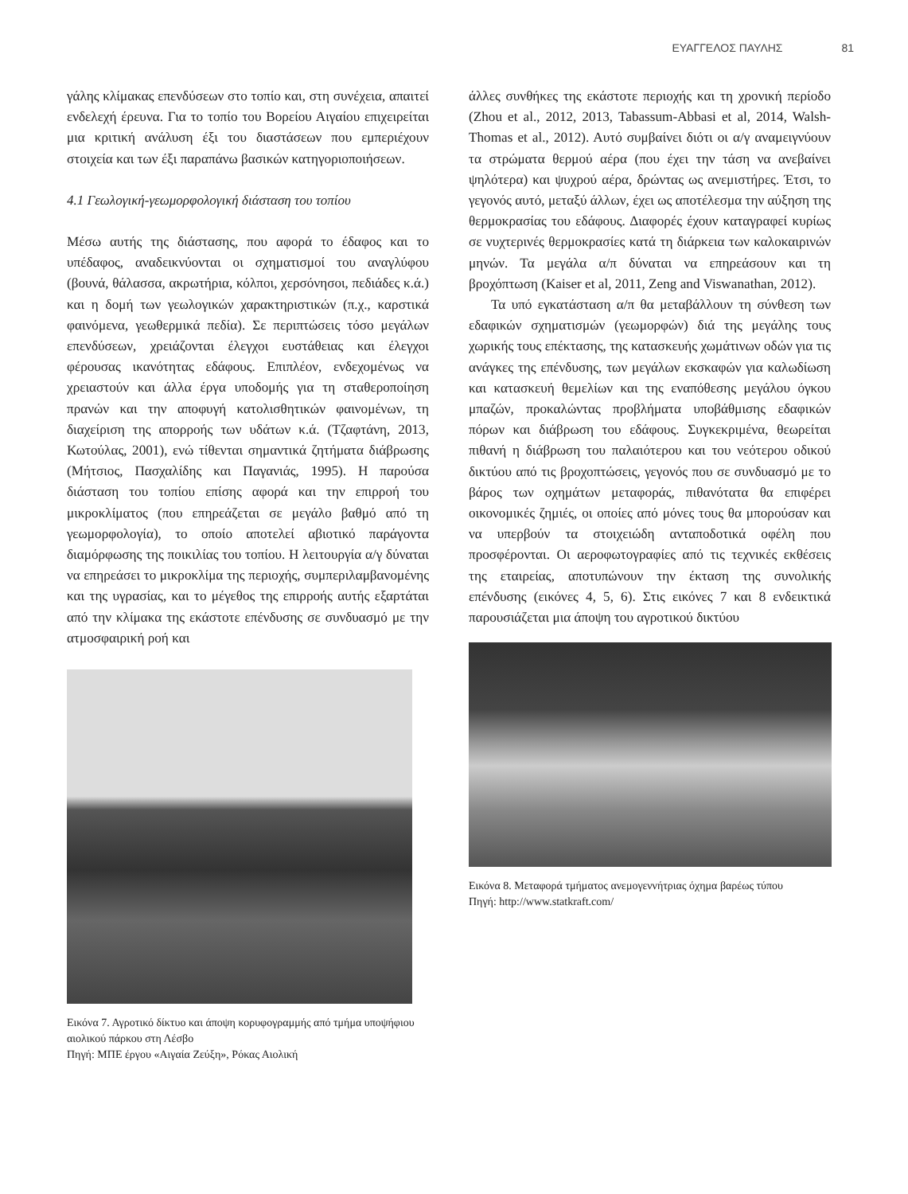ΕΥΑΓΓΕΛΟΣ ΠΑΥΛΗΣ 81
γάλης κλίμακας επενδύσεων στο τοπίο και, στη συνέχεια, απαιτεί ενδελεχή έρευνα. Για το τοπίο του Βορείου Αιγαίου επιχειρείται μια κριτική ανάλυση έξι του διαστάσεων που εμπεριέχουν στοιχεία και των έξι παραπάνω βασικών κατηγοριοποιήσεων.
4.1 Γεωλογική-γεωμορφολογική διάσταση του τοπίου
Μέσω αυτής της διάστασης, που αφορά το έδαφος και το υπέδαφος, αναδεικνύονται οι σχηματισμοί του αναγλύφου (βουνά, θάλασσα, ακρωτήρια, κόλποι, χερσόνησοι, πεδιάδες κ.ά.) και η δομή των γεωλογικών χαρακτηριστικών (π.χ., καρστικά φαινόμενα, γεωθερμικά πεδία). Σε περιπτώσεις τόσο μεγάλων επενδύσεων, χρειάζονται έλεγχοι ευστάθειας και έλεγχοι φέρουσας ικανότητας εδάφους. Επιπλέον, ενδεχομένως να χρειαστούν και άλλα έργα υποδομής για τη σταθεροποίηση πρανών και την αποφυγή κατολισθητικών φαινομένων, τη διαχείριση της απορροής των υδάτων κ.ά. (Τζαφτάνη, 2013, Κωτούλας, 2001), ενώ τίθενται σημαντικά ζητήματα διάβρωσης (Μήτσιος, Πασχαλίδης και Παγανιάς, 1995). Η παρούσα διάσταση του τοπίου επίσης αφορά και την επιρροή του μικροκλίματος (που επηρεάζεται σε μεγάλο βαθμό από τη γεωμορφολογία), το οποίο αποτελεί αβιοτικό παράγοντα διαμόρφωσης της ποικιλίας του τοπίου. Η λειτουργία α/γ δύναται να επηρεάσει το μικροκλίμα της περιοχής, συμπεριλαμβανομένης και της υγρασίας, και το μέγεθος της επιρροής αυτής εξαρτάται από την κλίμακα της εκάστοτε επένδυσης σε συνδυασμό με την ατμοσφαιρική ροή και
Εικόνα 7. Αγροτικό δίκτυο και άποψη κορυφογραμμής από τμήμα υποψήφιου αιολικού πάρκου στη Λέσβο
Πηγή: ΜΠΕ έργου «Αιγαία Ζεύξη», Ρόκας Αιολική
άλλες συνθήκες της εκάστοτε περιοχής και τη χρονική περίοδο (Zhou et al., 2012, 2013, Tabassum-Abbasi et al, 2014, Walsh-Thomas et al., 2012). Αυτό συμβαίνει διότι οι α/γ αναμειγνύουν τα στρώματα θερμού αέρα (που έχει την τάση να ανεβαίνει ψηλότερα) και ψυχρού αέρα, δρώντας ως ανεμιστήρες. Έτσι, το γεγονός αυτό, μεταξύ άλλων, έχει ως αποτέλεσμα την αύξηση της θερμοκρασίας του εδάφους. Διαφορές έχουν καταγραφεί κυρίως σε νυχτερινές θερμοκρασίες κατά τη διάρκεια των καλοκαιρινών μηνών. Τα μεγάλα α/π δύναται να επηρεάσουν και τη βροχόπτωση (Kaiser et al, 2011, Zeng and Viswanathan, 2012).
Τα υπό εγκατάσταση α/π θα μεταβάλλουν τη σύνθεση των εδαφικών σχηματισμών (γεωμορφών) διά της μεγάλης τους χωρικής τους επέκτασης, της κατασκευής χωμάτινων οδών για τις ανάγκες της επένδυσης, των μεγάλων εκσκαφών για καλωδίωση και κατασκευή θεμελίων και της εναπόθεσης μεγάλου όγκου μπαζών, προκαλώντας προβλήματα υποβάθμισης εδαφικών πόρων και διάβρωση του εδάφους. Συγκεκριμένα, θεωρείται πιθανή η διάβρωση του παλαιότερου και του νεότερου οδικού δικτύου από τις βροχοπτώσεις, γεγονός που σε συνδυασμό με το βάρος των οχημάτων μεταφοράς, πιθανότατα θα επιφέρει οικονομικές ζημιές, οι οποίες από μόνες τους θα μπορούσαν και να υπερβούν τα στοιχειώδη ανταποδοτικά οφέλη που προσφέρονται. Οι αεροφωτογραφίες από τις τεχνικές εκθέσεις της εταιρείας, αποτυπώνουν την έκταση της συνολικής επένδυσης (εικόνες 4, 5, 6). Στις εικόνες 7 και 8 ενδεικτικά παρουσιάζεται μια άποψη του αγροτικού δικτύου
Εικόνα 8. Μεταφορά τμήματος ανεμογεννήτριας όχημα βαρέως τύπου
Πηγή: http://www.statkraft.com/